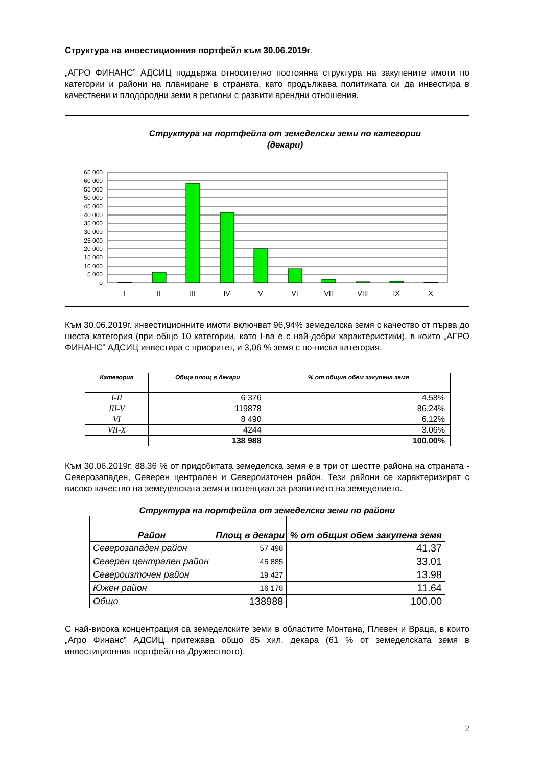Структура на инвестиционния портфейл към 30.06.2019г.
„АГРО ФИНАНС” АДСИЦ поддържа относително постоянна структура на закупените имоти по категории и райони на планиране в страната, като продължава политиката си да инвестира в качествени и плодородни земи в региони с развити арендни отношения.
Структура на портфейла от земеделски земи по категории
(декари)
65 000
60 000
55 000
50 000
45 000
40 000
35 000
30 000
25 000
20 000
15 000
10 000
5 000
0
I
II
III
IV
V
VI
VII
VIII
IX
X
Към 30.06.2019г. инвестиционните имоти включват 96,94% земеделска земя с качество от първа до шеста категория (при общо 10 категории, като I-ва е с най-добри характеристики), в които „АГРО ФИНАНС” АДСИЦ инвестира с приоритет, и 3,06 % земя с по-ниска категория.
| Категория | Обща площ в декари | % от общия обем закупена земя |
| --- | --- | --- |
| I-II | 6 376 | 4.58% |
| III-V | 119878 | 86.24% |
| VI | 8 490 | 6.12% |
| VII-X | 4244 | 3.06% |
| | 138 988 | 100.00% |
Към 30.06.2019г. 88,36 % от придобитата земеделска земя е в три от шестте района на страната - Северозападен, Северен централен и Североизточен район. Тези райони се характеризират с високо качество на земеделската земя и потенциал за развитието на земеделието.
Структура на портфейла от земеделски земи по райони
| Район | Площ в декари | % от общия обем закупена земя |
| --- | --- | --- |
| Северозападен район | 57 498 | 41.37 |
| Северен централен район | 45 885 | 33.01 |
| Североизточен район | 19 427 | 13.98 |
| Южен район | 16 178 | 11.64 |
| Общо | 138988 | 100.00 |
С най-висока концентрация са земеделските земи в областите Монтана, Плевен и Враца, в които „Агро Финанс” АДСИЦ притежава общо 85 хил. декара (61 % от земеделската земя в инвестиционния портфейл на Дружеството).
2